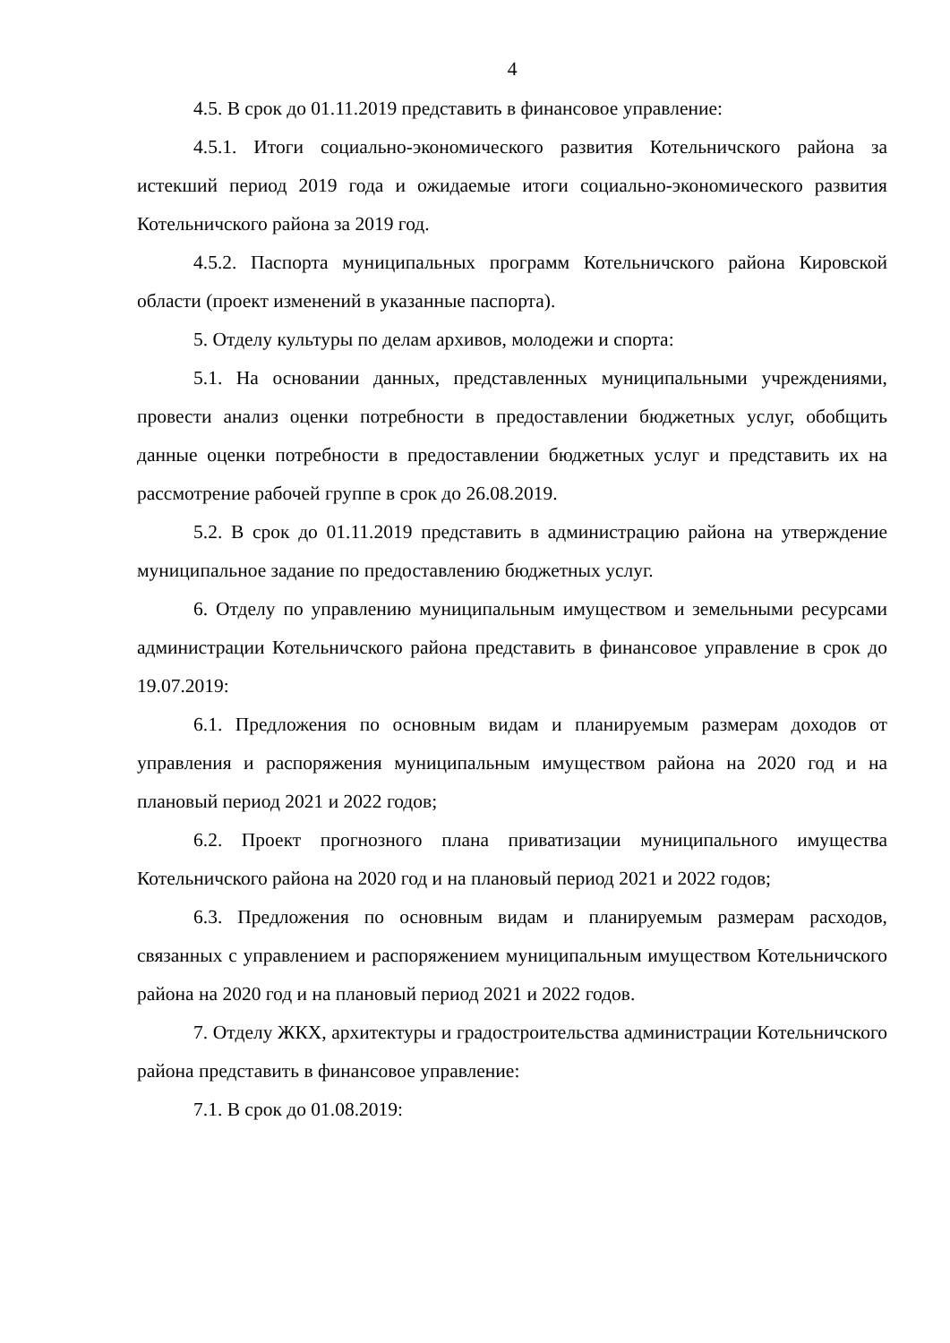4
4.5. В срок до 01.11.2019 представить в финансовое управление:
4.5.1. Итоги социально-экономического развития Котельничского района за истекший период 2019 года и ожидаемые итоги социально-экономического развития Котельничского района за 2019 год.
4.5.2. Паспорта муниципальных программ Котельничского района Кировской области (проект изменений в указанные паспорта).
5. Отделу культуры по делам архивов, молодежи и спорта:
5.1. На основании данных, представленных муниципальными учреждениями, провести анализ оценки потребности в предоставлении бюджетных услуг, обобщить данные оценки потребности в предоставлении бюджетных услуг и представить их на рассмотрение рабочей группе в срок до 26.08.2019.
5.2. В срок до 01.11.2019 представить в администрацию района на утверждение муниципальное задание по предоставлению бюджетных услуг.
6. Отделу по управлению муниципальным имуществом и земельными ресурсами администрации Котельничского района представить в финансовое управление в срок до 19.07.2019:
6.1. Предложения по основным видам и планируемым размерам доходов от управления и распоряжения муниципальным имуществом района на 2020 год и на плановый период 2021 и 2022 годов;
6.2. Проект прогнозного плана приватизации муниципального имущества Котельничского района на 2020 год и на плановый период 2021 и 2022 годов;
6.3. Предложения по основным видам и планируемым размерам расходов, связанных с управлением и распоряжением муниципальным имуществом Котельничского района на 2020 год и на плановый период 2021 и 2022 годов.
7. Отделу ЖКХ, архитектуры и градостроительства администрации Котельничского района представить в финансовое управление:
7.1. В срок до 01.08.2019: